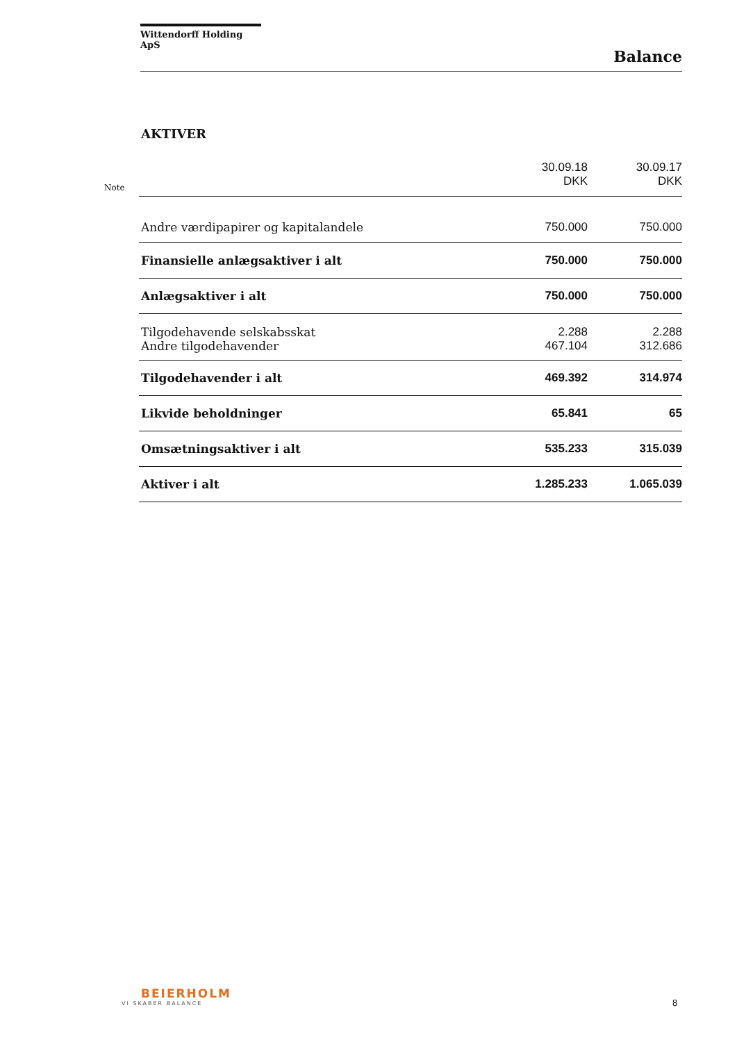Wittendorff Holding ApS
Balance
AKTIVER
| Note | | 30.09.18 DKK | 30.09.17 DKK |
| | Andre værdipapirer og kapitalandele | 750.000 | 750.000 |
| | Finansielle anlægsaktiver i alt | 750.000 | 750.000 |
| | Anlægsaktiver i alt | 750.000 | 750.000 |
| | Tilgodehavende selskabsskat | 2.288 | 2.288 |
| | Andre tilgodehavender | 467.104 | 312.686 |
| | Tilgodehavender i alt | 469.392 | 314.974 |
| | Likvide beholdninger | 65.841 | 65 |
| | Omsætningsaktiver i alt | 535.233 | 315.039 |
| | Aktiver i alt | 1.285.233 | 1.065.039 |
BEIERHOLM
VI SKABER BALANCE
8